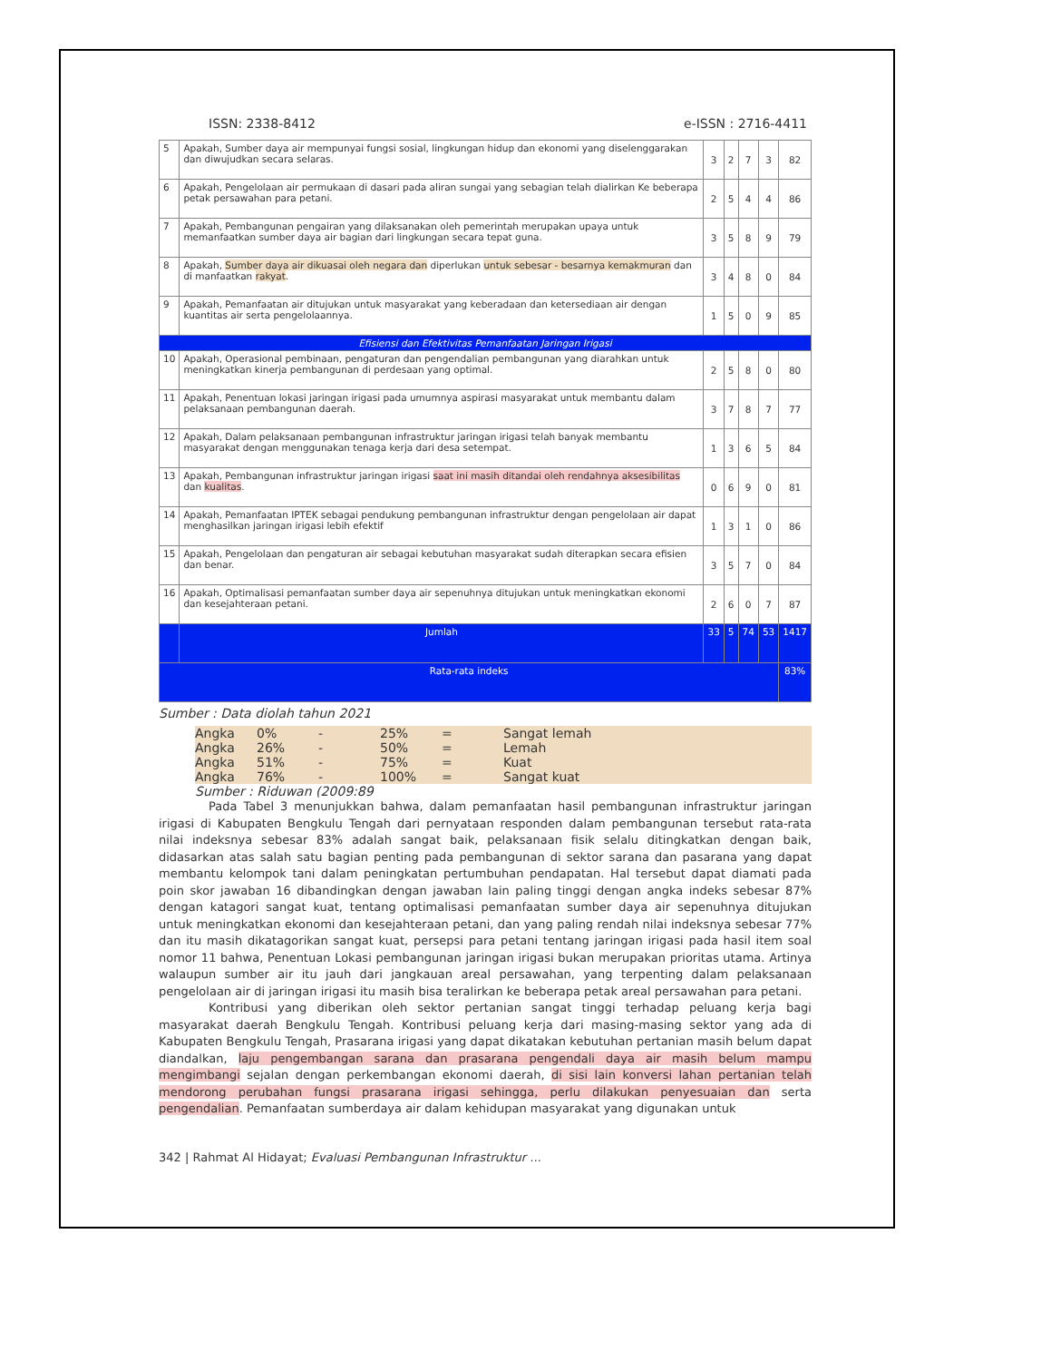ISSN: 2338-8412 e-ISSN : 2716-4411
| 5 | Apakah, Sumber daya air mempunyai fungsi sosial, lingkungan hidup dan ekonomi yang diselenggarakan dan diwujudkan secara selaras. | 3 | 2 | 7 | 3 | 82 |
| 6 | Apakah, Pengelolaan air permukaan di dasari pada aliran sungai yang sebagian telah dialirkan Ke beberapa petak persawahan para petani. | 2 | 5 | 4 | 4 | 86 |
| 7 | Apakah, Pembangunan pengairan yang dilaksanakan oleh pemerintah merupakan upaya untuk memanfaatkan sumber daya air bagian dari lingkungan secara tepat guna. | 3 | 5 | 8 | 9 | 79 |
| 8 | Apakah, Sumber daya air dikuasai oleh negara dan diperlukan untuk sebesar - besarnya kemakmuran dan di manfaatkan rakyat . | 3 | 4 | 8 | 0 | 84 |
| 9 | Apakah, Pemanfaatan air ditujukan untuk masyarakat yang keberadaan dan ketersediaan air dengan kuantitas air serta pengelolaannya. | 1 | 5 | 0 | 9 | 85 |
| Efisiensi dan Efektivitas Pemanfaatan Jaringan Irigasi | | | | | | |
| 10 | Apakah, Operasional pembinaan, pengaturan dan pengendalian pembangunan yang diarahkan untuk meningkatkan kinerja pembangunan di perdesaan yang optimal. | 2 | 5 | 8 | 0 | 80 |
| 11 | Apakah, Penentuan lokasi jaringan irigasi pada umumnya aspirasi masyarakat untuk membantu dalam pelaksanaan pembangunan daerah. | 3 | 7 | 8 | 7 | 77 |
| 12 | Apakah, Dalam pelaksanaan pembangunan infrastruktur jaringan irigasi telah banyak membantu masyarakat dengan menggunakan tenaga kerja dari desa setempat. | 1 | 3 | 6 | 5 | 84 |
| 13 | Apakah, Pembangunan infrastruktur jaringan irigasi saat ini masih ditandai oleh rendahnya aksesibilitas dan kualitas . | 0 | 6 | 9 | 0 | 81 |
| 14 | Apakah, Pemanfaatan IPTEK sebagai pendukung pembangunan infrastruktur dengan pengelolaan air dapat menghasilkan jaringan irigasi lebih efektif | 1 | 3 | 1 | 0 | 86 |
| 15 | Apakah, Pengelolaan dan pengaturan air sebagai kebutuhan masyarakat sudah diterapkan secara efisien dan benar. | 3 | 5 | 7 | 0 | 84 |
| 16 | Apakah, Optimalisasi pemanfaatan sumber daya air sepenuhnya ditujukan untuk meningkatkan ekonomi dan kesejahteraan petani. | 2 | 6 | 0 | 7 | 87 |
| | Jumlah | 33 | 5 | 74 | 53 | 1417 |
| Rata-rata indeks | | | | | | 83% |
Sumber : Data diolah tahun 2021
Angka 0% - 25% = Sangat lemah
Angka 26% - 50% = Lemah
Angka 51% - 75% = Kuat
Angka 76% - 100% = Sangat kuat
Sumber : Riduwan (2009:89
Pada Tabel 3 menunjukkan bahwa, dalam pemanfaatan hasil pembangunan infrastruktur jaringan irigasi di Kabupaten Bengkulu Tengah dari pernyataan responden dalam pembangunan tersebut rata-rata nilai indeksnya sebesar 83% adalah sangat baik, pelaksanaan fisik selalu ditingkatkan dengan baik, didasarkan atas salah satu bagian penting pada pembangunan di sektor sarana dan pasarana yang dapat membantu kelompok tani dalam peningkatan pertumbuhan pendapatan. Hal tersebut dapat diamati pada poin skor jawaban 16 dibandingkan dengan jawaban lain paling tinggi dengan angka indeks sebesar 87% dengan katagori sangat kuat, tentang optimalisasi pemanfaatan sumber daya air sepenuhnya ditujukan untuk meningkatkan ekonomi dan kesejahteraan petani, dan yang paling rendah nilai indeksnya sebesar 77% dan itu masih dikatagorikan sangat kuat, persepsi para petani tentang jaringan irigasi pada hasil item soal nomor 11 bahwa, Penentuan Lokasi pembangunan jaringan irigasi bukan merupakan prioritas utama. Artinya walaupun sumber air itu jauh dari jangkauan areal persawahan, yang terpenting dalam pelaksanaan pengelolaan air di jaringan irigasi itu masih bisa teralirkan ke beberapa petak areal persawahan para petani.
Kontribusi yang diberikan oleh sektor pertanian sangat tinggi terhadap peluang kerja bagi masyarakat daerah Bengkulu Tengah. Kontribusi peluang kerja dari masing-masing sektor yang ada di Kabupaten Bengkulu Tengah, Prasarana irigasi yang dapat dikatakan kebutuhan pertanian masih belum dapat diandalkan, laju pengembangan sarana dan prasarana pengendali daya air masih belum mampu mengimbangi sejalan dengan perkembangan ekonomi daerah, di sisi lain konversi lahan pertanian telah mendorong perubahan fungsi prasarana irigasi sehingga, perlu dilakukan penyesuaian dan serta pengendalian. Pemanfaatan sumberdaya air dalam kehidupan masyarakat yang digunakan untuk
342 | Rahmat Al Hidayat; Evaluasi Pembangunan Infrastruktur ...